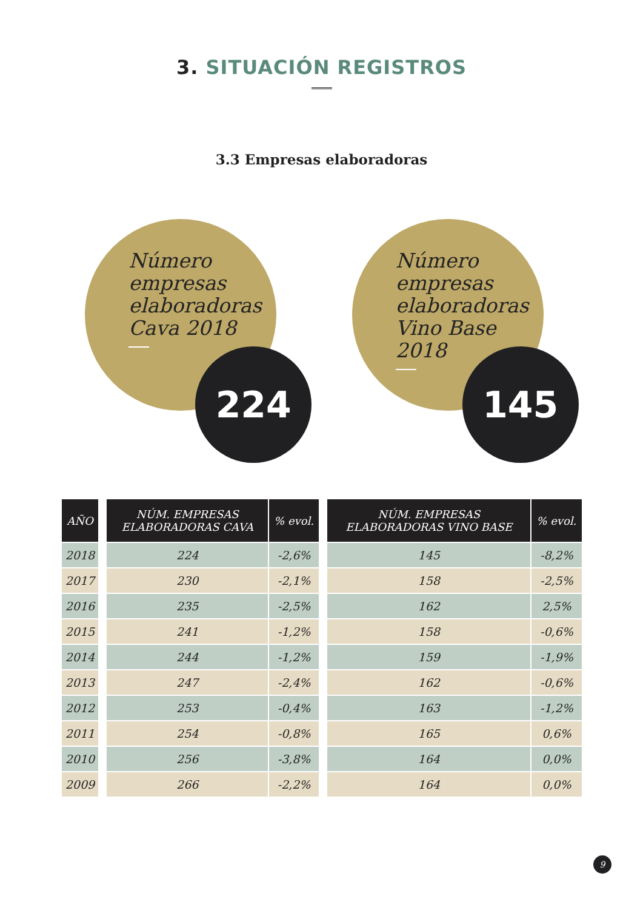3. SITUACIÓN REGISTROS
3.3 Empresas elaboradoras
Número empresas elaboradoras Cava 2018
224
Número empresas elaboradoras Vino Base 2018
145
| AÑO | | NÚM. EMPRESAS ELABORADORAS CAVA | % evol. | | NÚM. EMPRESAS ELABORADORAS VINO BASE | % evol. |
| --- | --- | --- | --- | --- | --- | --- |
| 2018 | | 224 | -2,6% | | 145 | -8,2% |
| 2017 | | 230 | -2,1% | | 158 | -2,5% |
| 2016 | | 235 | -2,5% | | 162 | 2,5% |
| 2015 | | 241 | -1,2% | | 158 | -0,6% |
| 2014 | | 244 | -1,2% | | 159 | -1,9% |
| 2013 | | 247 | -2,4% | | 162 | -0,6% |
| 2012 | | 253 | -0,4% | | 163 | -1,2% |
| 2011 | | 254 | -0,8% | | 165 | 0,6% |
| 2010 | | 256 | -3,8% | | 164 | 0,0% |
| 2009 | | 266 | -2,2% | | 164 | 0,0% |
9